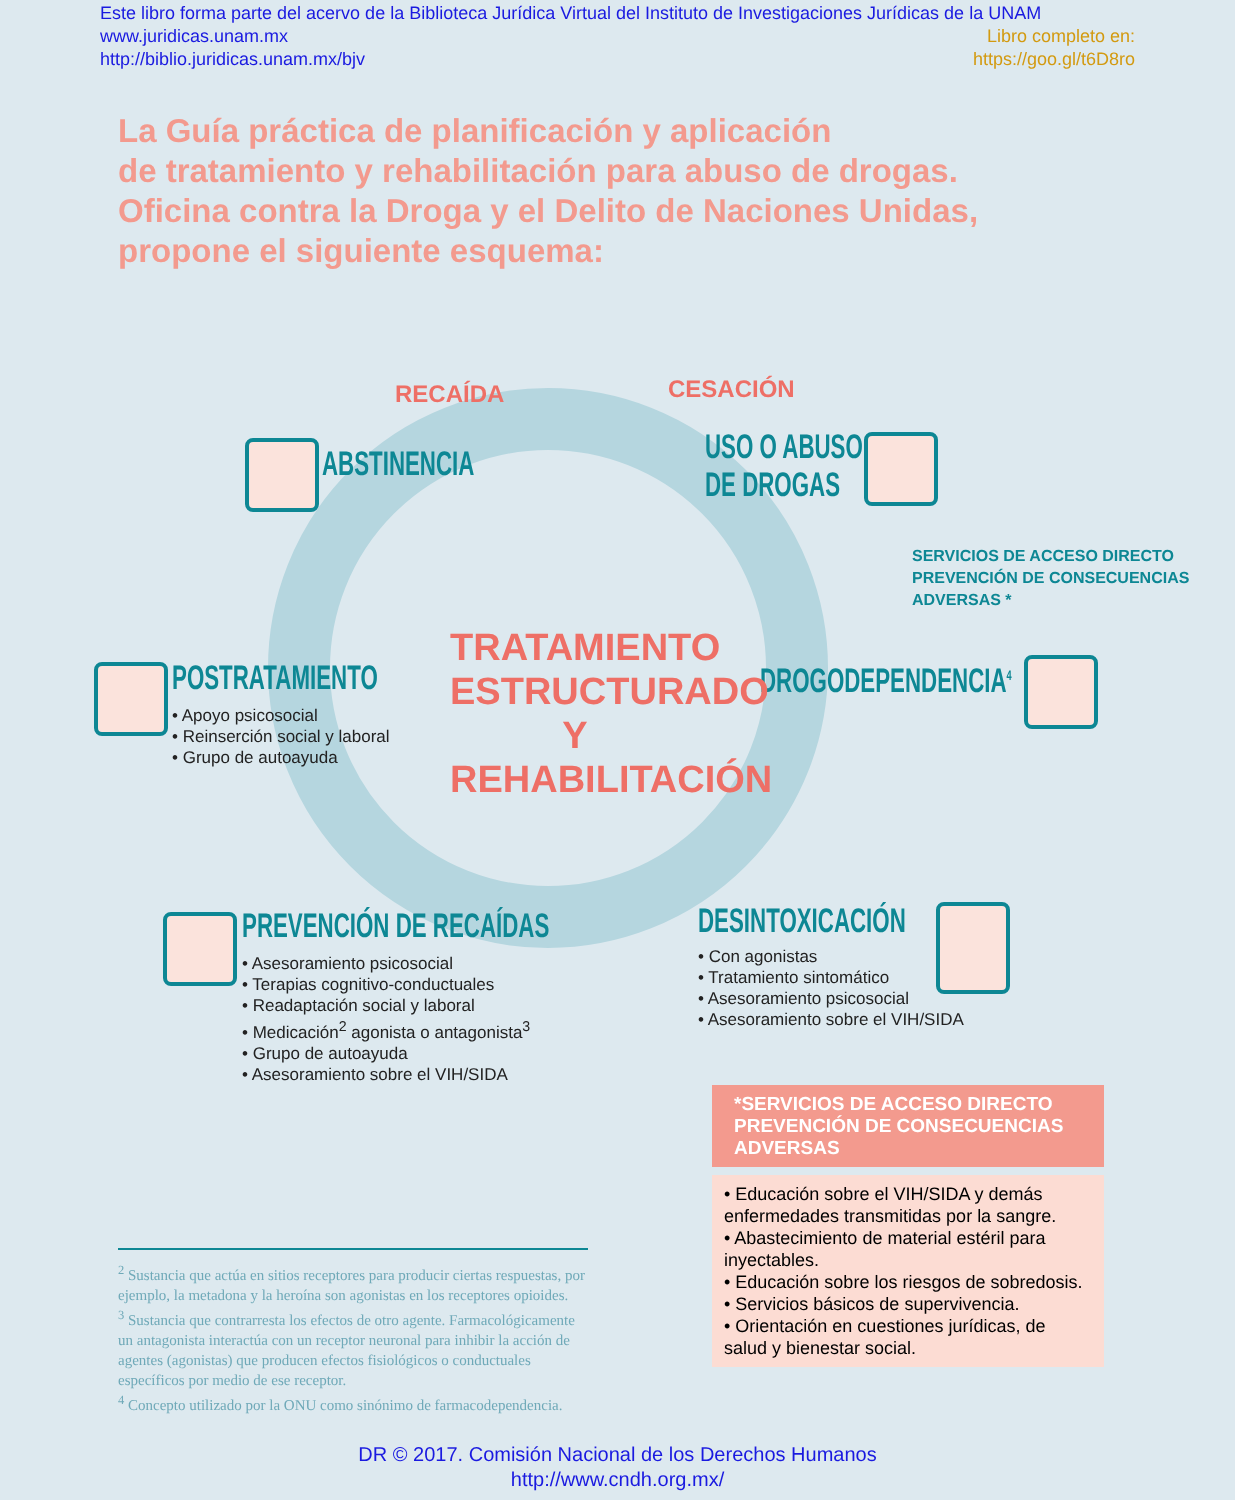Este libro forma parte del acervo de la Biblioteca Jurídica Virtual del Instituto de Investigaciones Jurídicas de la UNAM
www.juridicas.unam.mx Libro completo en:
http://biblio.juridicas.unam.mx/bjv https://goo.gl/t6D8ro
La Guía práctica de planificación y aplicación
de tratamiento y rehabilitación para abuso de drogas.
Oficina contra la Droga y el Delito de Naciones Unidas,
propone el siguiente esquema:
RECAÍDA CESACIÓN
ABSTINENCIA
USO O ABUSO
DE DROGAS
SERVICIOS DE ACCESO DIRECTO
PREVENCIÓN DE CONSECUENCIAS
ADVERSAS *
DROGODEPENDENCIA<sup>4</sup>
POSTRATAMIENTO
• Apoyo psicosocial
• Reinserción social y laboral
• Grupo de autoayuda
TRATAMIENTO ESTRUCTURADO Y REHABILITACIÓN
PREVENCIÓN DE RECAÍDAS
• Asesoramiento psicosocial
• Terapias cognitivo-conductuales
• Readaptación social y laboral
• Medicación<sup>2</sup> agonista o antagonista<sup>3</sup>
• Grupo de autoayuda
• Asesoramiento sobre el VIH/SIDA
DESINTOXICACIÓN
• Con agonistas
• Tratamiento sintomático
• Asesoramiento psicosocial
• Asesoramiento sobre el VIH/SIDA
*SERVICIOS DE ACCESO DIRECTO PREVENCIÓN DE CONSECUENCIAS ADVERSAS
• Educación sobre el VIH/SIDA y demás enfermedades transmitidas por la sangre.
• Abastecimiento de material estéril para inyectables.
• Educación sobre los riesgos de sobredosis.
• Servicios básicos de supervivencia.
• Orientación en cuestiones jurídicas, de salud y bienestar social.
<sup>2</sup> Sustancia que actúa en sitios receptores para producir ciertas respuestas, por ejemplo, la metadona y la heroína son agonistas en los receptores opioides.
<sup>3</sup> Sustancia que contrarresta los efectos de otro agente. Farmacológicamente un antagonista interactúa con un receptor neuronal para inhibir la acción de agentes (agonistas) que producen efectos fisiológicos o conductuales específicos por medio de ese receptor.
<sup>4</sup> Concepto utilizado por la ONU como sinónimo de farmacodependencia.
DR © 2017. Comisión Nacional de los Derechos Humanos
http://www.cndh.org.mx/